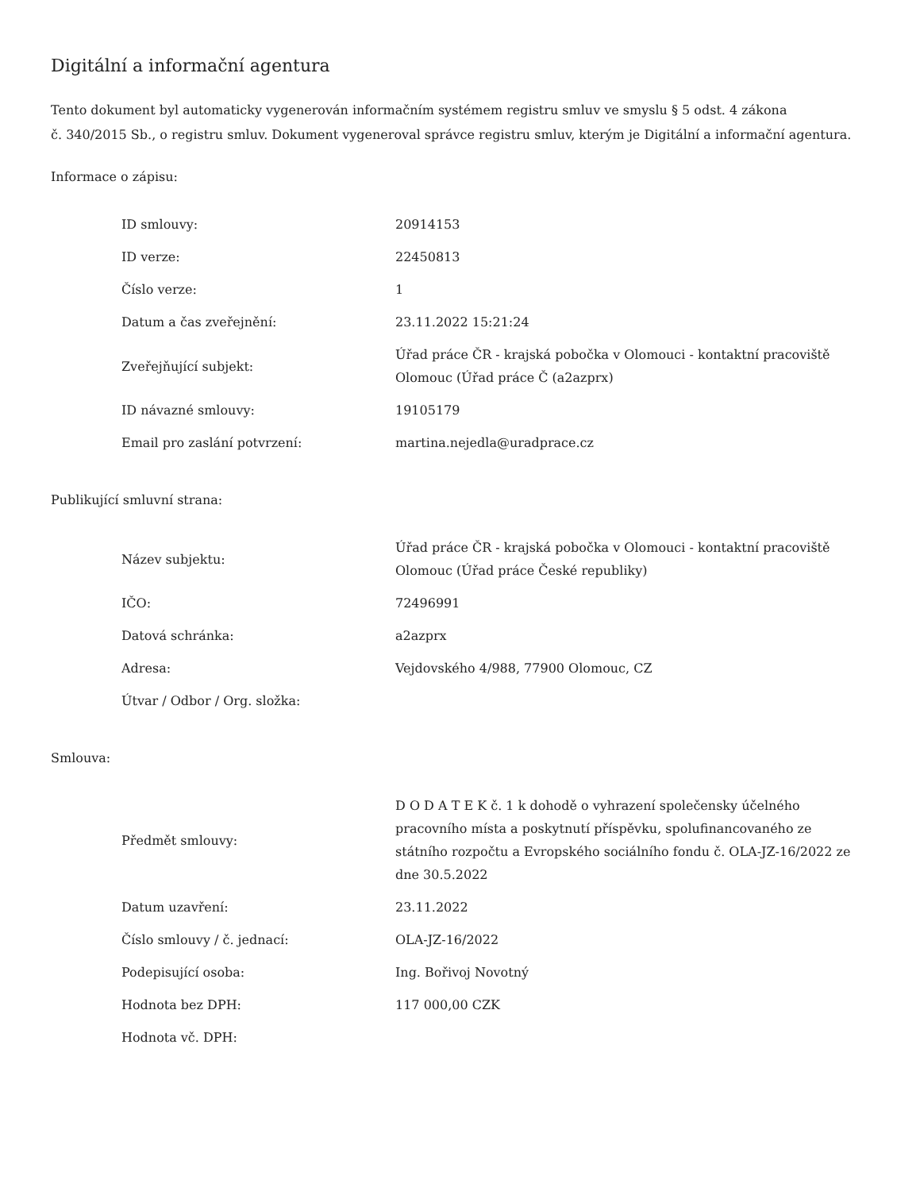Digitální a informační agentura
Tento dokument byl automaticky vygenerován informačním systémem registru smluv ve smyslu § 5 odst. 4 zákona
č. 340/2015 Sb., o registru smluv. Dokument vygeneroval správce registru smluv, kterým je Digitální a informační agentura.
Informace o zápisu:
| ID smlouvy: | 20914153 |
| ID verze: | 22450813 |
| Číslo verze: | 1 |
| Datum a čas zveřejnění: | 23.11.2022 15:21:24 |
| Zveřejňující subjekt: | Úřad práce ČR - krajská pobočka v Olomouci - kontaktní pracoviště Olomouc (Úřad práce Č (a2azprx) |
| ID návazné smlouvy: | 19105179 |
| Email pro zaslání potvrzení: | martina.nejedla@uradprace.cz |
Publikující smluvní strana:
| Název subjektu: | Úřad práce ČR - krajská pobočka v Olomouci - kontaktní pracoviště Olomouc (Úřad práce České republiky) |
| IČO: | 72496991 |
| Datová schránka: | a2azprx |
| Adresa: | Vejdovského 4/988, 77900 Olomouc, CZ |
| Útvar / Odbor / Org. složka: | |
Smlouva:
| Předmět smlouvy: | D O D A T E K č. 1 k dohodě o vyhrazení společensky účelného pracovního místa a poskytnutí příspěvku, spolufinancovaného ze státního rozpočtu a Evropského sociálního fondu č. OLA-JZ-16/2022 ze dne 30.5.2022 |
| Datum uzavření: | 23.11.2022 |
| Číslo smlouvy / č. jednací: | OLA-JZ-16/2022 |
| Podepisující osoba: | Ing. Bořivoj Novotný |
| Hodnota bez DPH: | 117 000,00 CZK |
| Hodnota vč. DPH: | |